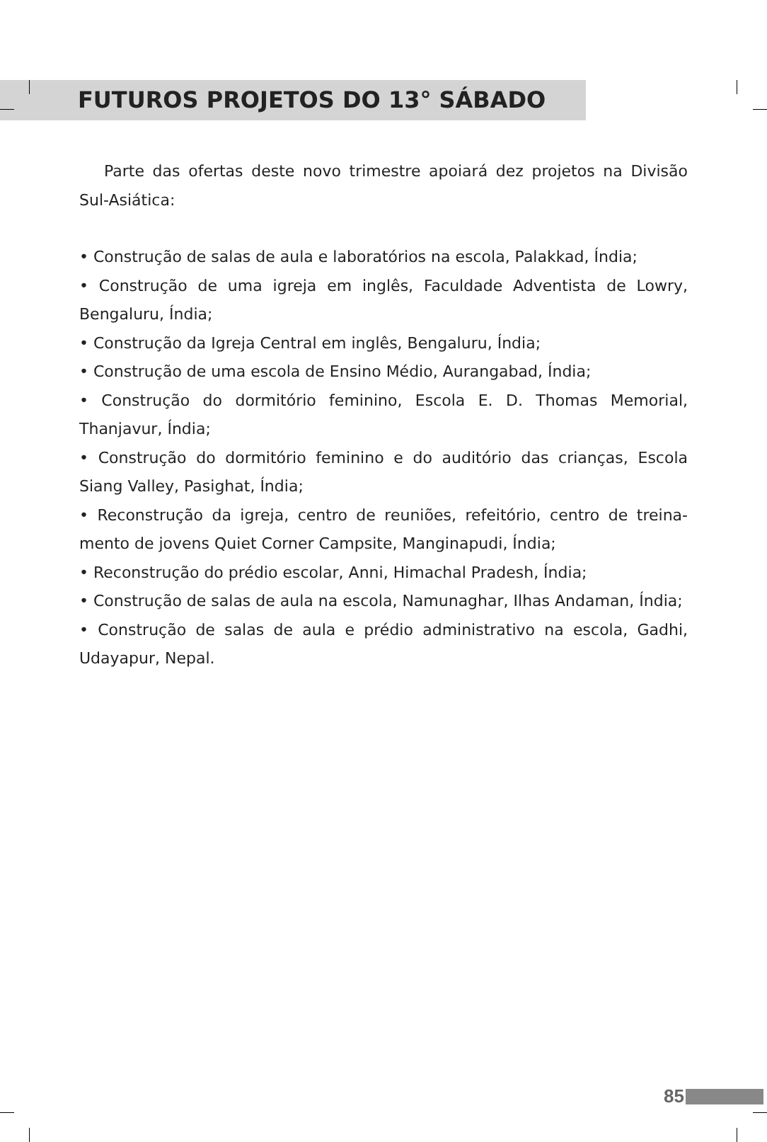FUTUROS PROJETOS DO 13° SÁBADO
Parte das ofertas deste novo trimestre apoiará dez projetos na Divisão Sul-Asiática:
• Construção de salas de aula e laboratórios na escola, Palakkad, Índia;
• Construção de uma igreja em inglês, Faculdade Adventista de Lowry, Bengaluru, Índia;
• Construção da Igreja Central em inglês, Bengaluru, Índia;
• Construção de uma escola de Ensino Médio, Aurangabad, Índia;
• Construção do dormitório feminino, Escola E. D. Thomas Memorial, Thanjavur, Índia;
• Construção do dormitório feminino e do auditório das crianças, Escola Siang Valley, Pasighat, Índia;
• Reconstrução da igreja, centro de reuniões, refeitório, centro de treina-mento de jovens Quiet Corner Campsite, Manginapudi, Índia;
• Reconstrução do prédio escolar, Anni, Himachal Pradesh, Índia;
• Construção de salas de aula na escola, Namunaghar, Ilhas Andaman, Índia;
• Construção de salas de aula e prédio administrativo na escola, Gadhi, Udayapur, Nepal.
85